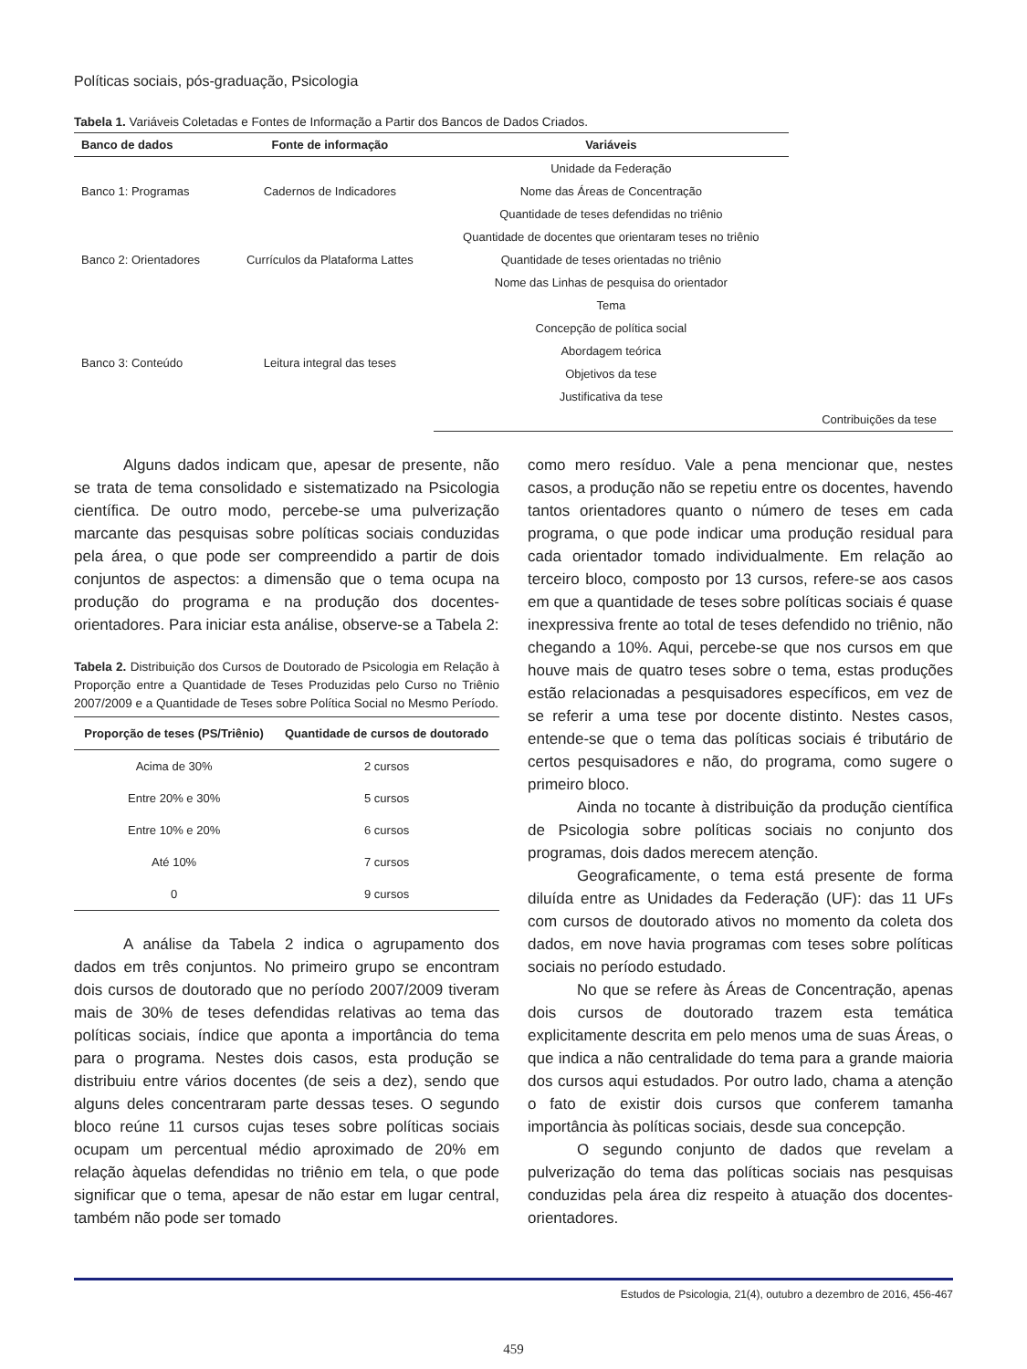Políticas sociais, pós-graduação, Psicologia
Tabela 1. Variáveis Coletadas e Fontes de Informação a Partir dos Bancos de Dados Criados.
| Banco de dados | Fonte de informação | Variáveis | | |
| --- | --- | --- | --- | --- |
| Banco 1: Programas | Cadernos de Indicadores | Unidade da Federação | | |
| | | Nome das Áreas de Concentração | | |
| | | Quantidade de teses defendidas no triênio | | |
| Banco 2: Orientadores | Currículos da Plataforma Lattes | Quantidade de docentes que orientaram teses no triênio | | |
| | | Quantidade de teses orientadas no triênio | | |
| | | Nome das Linhas de pesquisa do orientador | | |
| Banco 3: Conteúdo | Leitura integral das teses | Tema | | |
| | | Concepção de política social | | |
| | | Abordagem teórica | | |
| | | Objetivos da tese | | |
| | | Justificativa da tese | | |
| | | | | Contribuições da tese |
Alguns dados indicam que, apesar de presente, não se trata de tema consolidado e sistematizado na Psicologia científica. De outro modo, percebe-se uma pulverização marcante das pesquisas sobre políticas sociais conduzidas pela área, o que pode ser compreendido a partir de dois conjuntos de aspectos: a dimensão que o tema ocupa na produção do programa e na produção dos docentes-orientadores. Para iniciar esta análise, observe-se a Tabela 2:
Tabela 2. Distribuição dos Cursos de Doutorado de Psicologia em Relação à Proporção entre a Quantidade de Teses Produzidas pelo Curso no Triênio 2007/2009 e a Quantidade de Teses sobre Política Social no Mesmo Período.
| Proporção de teses (PS/Triênio) | Quantidade de cursos de doutorado |
| --- | --- |
| Acima de 30% | 2 cursos |
| Entre 20% e 30% | 5 cursos |
| Entre 10% e 20% | 6 cursos |
| Até 10% | 7 cursos |
| 0 | 9 cursos |
A análise da Tabela 2 indica o agrupamento dos dados em três conjuntos. No primeiro grupo se encontram dois cursos de doutorado que no período 2007/2009 tiveram mais de 30% de teses defendidas relativas ao tema das políticas sociais, índice que aponta a importância do tema para o programa. Nestes dois casos, esta produção se distribuiu entre vários docentes (de seis a dez), sendo que alguns deles concentraram parte dessas teses. O segundo bloco reúne 11 cursos cujas teses sobre políticas sociais ocupam um percentual médio aproximado de 20% em relação àquelas defendidas no triênio em tela, o que pode significar que o tema, apesar de não estar em lugar central, também não pode ser tomado
como mero resíduo. Vale a pena mencionar que, nestes casos, a produção não se repetiu entre os docentes, havendo tantos orientadores quanto o número de teses em cada programa, o que pode indicar uma produção residual para cada orientador tomado individualmente. Em relação ao terceiro bloco, composto por 13 cursos, refere-se aos casos em que a quantidade de teses sobre políticas sociais é quase inexpressiva frente ao total de teses defendido no triênio, não chegando a 10%. Aqui, percebe-se que nos cursos em que houve mais de quatro teses sobre o tema, estas produções estão relacionadas a pesquisadores específicos, em vez de se referir a uma tese por docente distinto. Nestes casos, entende-se que o tema das políticas sociais é tributário de certos pesquisadores e não, do programa, como sugere o primeiro bloco.
Ainda no tocante à distribuição da produção científica de Psicologia sobre políticas sociais no conjunto dos programas, dois dados merecem atenção.
Geograficamente, o tema está presente de forma diluída entre as Unidades da Federação (UF): das 11 UFs com cursos de doutorado ativos no momento da coleta dos dados, em nove havia programas com teses sobre políticas sociais no período estudado.
No que se refere às Áreas de Concentração, apenas dois cursos de doutorado trazem esta temática explicitamente descrita em pelo menos uma de suas Áreas, o que indica a não centralidade do tema para a grande maioria dos cursos aqui estudados. Por outro lado, chama a atenção o fato de existir dois cursos que conferem tamanha importância às políticas sociais, desde sua concepção.
O segundo conjunto de dados que revelam a pulverização do tema das políticas sociais nas pesquisas conduzidas pela área diz respeito à atuação dos docentes-orientadores.
Estudos de Psicologia, 21(4), outubro a dezembro de 2016, 456-467
459